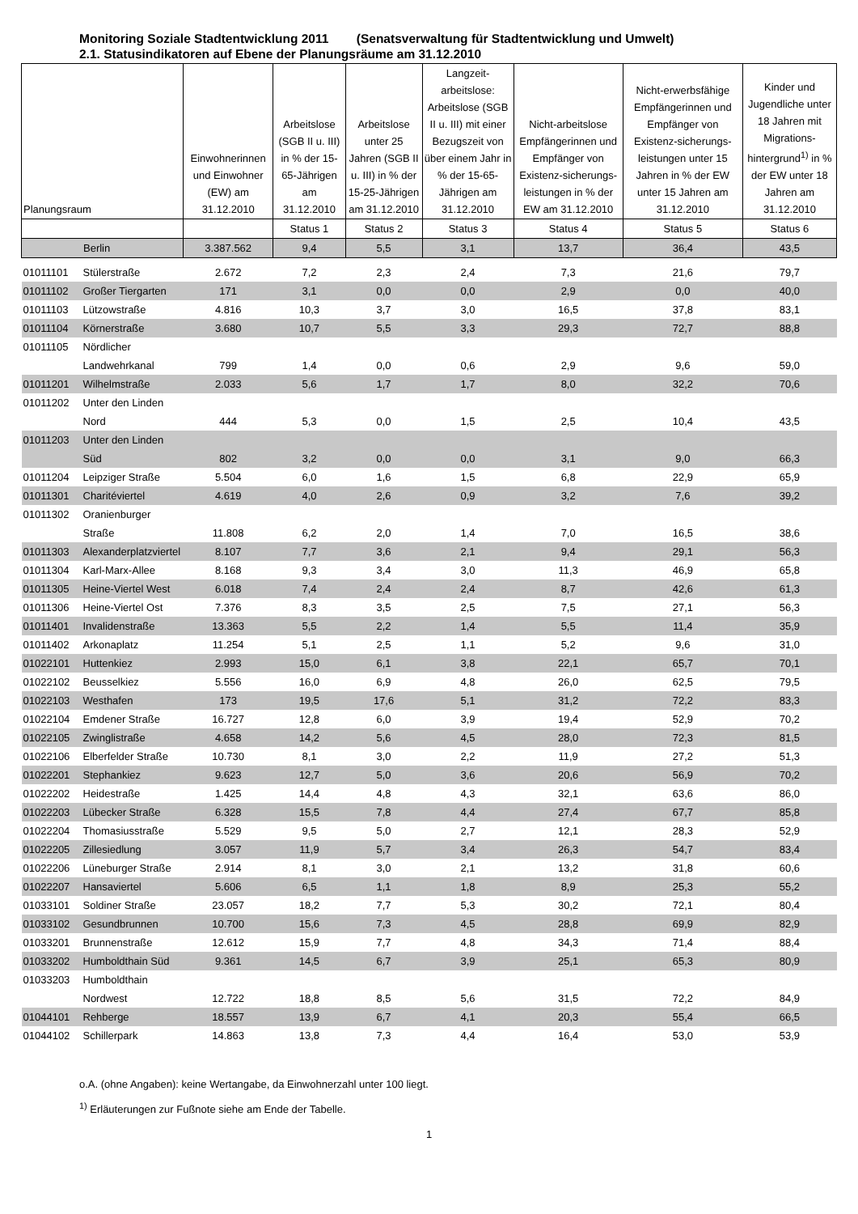Monitoring Soziale Stadtentwicklung 2011 (Senatsverwaltung für Stadtentwicklung und Umwelt)
2.1. Statusindikatoren auf Ebene der Planungsräume am 31.12.2010
| Planungsraum | | Einwohnerinnen und Einwohner (EW) am 31.12.2010 | Arbeitslose (SGB II u. III) in % der 15-65-Jährigen am 31.12.2010 | Arbeitslose unter 25 Jahren (SGB II u. III) in % der 15-25-Jährigen am 31.12.2010 | Langzeit-arbeitslose: Arbeitslose (SGB II u. III) mit einer Bezugszeit von über einem Jahr in % der 15-65-Jährigen am 31.12.2010 | Nicht-arbeitslose Empfängerinnen und Empfänger von Existenz-sicherungs-leistungen in % der EW am 31.12.2010 | Nicht-erwerbsfähige Empfängerinnen und Empfänger von Existenz-sicherungs-leistungen unter 15 Jahren in % der EW unter 15 Jahren am 31.12.2010 | Kinder und Jugendliche unter 18 Jahren mit Migrations-hintergrund<sup>1)</sup> in % der EW unter 18 Jahren am 31.12.2010 |
| --- | --- | --- | --- | --- | --- | --- | --- | --- |
| | | | Status 1 | Status 2 | Status 3 | Status 4 | Status 5 | Status 6 |
| Berlin | | 3.387.562 | 9,4 | 5,5 | 3,1 | 13,7 | 36,4 | 43,5 |
| 01011101 | Stülerstraße | 2.672 | 7,2 | 2,3 | 2,4 | 7,3 | 21,6 | 79,7 |
| 01011102 | Großer Tiergarten | 171 | 3,1 | 0,0 | 0,0 | 2,9 | 0,0 | 40,0 |
| 01011103 | Lützowstraße | 4.816 | 10,3 | 3,7 | 3,0 | 16,5 | 37,8 | 83,1 |
| 01011104 | Körnerstraße | 3.680 | 10,7 | 5,5 | 3,3 | 29,3 | 72,7 | 88,8 |
| 01011105 | Nördlicher Landwehrkanal | 799 | 1,4 | 0,0 | 0,6 | 2,9 | 9,6 | 59,0 |
| 01011201 | Wilhelmstraße | 2.033 | 5,6 | 1,7 | 1,7 | 8,0 | 32,2 | 70,6 |
| 01011202 | Unter den Linden Nord | 444 | 5,3 | 0,0 | 1,5 | 2,5 | 10,4 | 43,5 |
| 01011203 | Unter den Linden Süd | 802 | 3,2 | 0,0 | 0,0 | 3,1 | 9,0 | 66,3 |
| 01011204 | Leipziger Straße | 5.504 | 6,0 | 1,6 | 1,5 | 6,8 | 22,9 | 65,9 |
| 01011301 | Charitéviertel | 4.619 | 4,0 | 2,6 | 0,9 | 3,2 | 7,6 | 39,2 |
| 01011302 | Oranienburger Straße | 11.808 | 6,2 | 2,0 | 1,4 | 7,0 | 16,5 | 38,6 |
| 01011303 | Alexanderplatzviertel | 8.107 | 7,7 | 3,6 | 2,1 | 9,4 | 29,1 | 56,3 |
| 01011304 | Karl-Marx-Allee | 8.168 | 9,3 | 3,4 | 3,0 | 11,3 | 46,9 | 65,8 |
| 01011305 | Heine-Viertel West | 6.018 | 7,4 | 2,4 | 2,4 | 8,7 | 42,6 | 61,3 |
| 01011306 | Heine-Viertel Ost | 7.376 | 8,3 | 3,5 | 2,5 | 7,5 | 27,1 | 56,3 |
| 01011401 | Invalidenstraße | 13.363 | 5,5 | 2,2 | 1,4 | 5,5 | 11,4 | 35,9 |
| 01011402 | Arkonaplatz | 11.254 | 5,1 | 2,5 | 1,1 | 5,2 | 9,6 | 31,0 |
| 01022101 | Huttenkiez | 2.993 | 15,0 | 6,1 | 3,8 | 22,1 | 65,7 | 70,1 |
| 01022102 | Beusselkiez | 5.556 | 16,0 | 6,9 | 4,8 | 26,0 | 62,5 | 79,5 |
| 01022103 | Westhafen | 173 | 19,5 | 17,6 | 5,1 | 31,2 | 72,2 | 83,3 |
| 01022104 | Emdener Straße | 16.727 | 12,8 | 6,0 | 3,9 | 19,4 | 52,9 | 70,2 |
| 01022105 | Zwinglistraße | 4.658 | 14,2 | 5,6 | 4,5 | 28,0 | 72,3 | 81,5 |
| 01022106 | Elberfelder Straße | 10.730 | 8,1 | 3,0 | 2,2 | 11,9 | 27,2 | 51,3 |
| 01022201 | Stephankiez | 9.623 | 12,7 | 5,0 | 3,6 | 20,6 | 56,9 | 70,2 |
| 01022202 | Heidestraße | 1.425 | 14,4 | 4,8 | 4,3 | 32,1 | 63,6 | 86,0 |
| 01022203 | Lübecker Straße | 6.328 | 15,5 | 7,8 | 4,4 | 27,4 | 67,7 | 85,8 |
| 01022204 | Thomasiusstraße | 5.529 | 9,5 | 5,0 | 2,7 | 12,1 | 28,3 | 52,9 |
| 01022205 | Zillesiedlung | 3.057 | 11,9 | 5,7 | 3,4 | 26,3 | 54,7 | 83,4 |
| 01022206 | Lüneburger Straße | 2.914 | 8,1 | 3,0 | 2,1 | 13,2 | 31,8 | 60,6 |
| 01022207 | Hansaviertel | 5.606 | 6,5 | 1,1 | 1,8 | 8,9 | 25,3 | 55,2 |
| 01033101 | Soldiner Straße | 23.057 | 18,2 | 7,7 | 5,3 | 30,2 | 72,1 | 80,4 |
| 01033102 | Gesundbrunnen | 10.700 | 15,6 | 7,3 | 4,5 | 28,8 | 69,9 | 82,9 |
| 01033201 | Brunnenstraße | 12.612 | 15,9 | 7,7 | 4,8 | 34,3 | 71,4 | 88,4 |
| 01033202 | Humboldthain Süd | 9.361 | 14,5 | 6,7 | 3,9 | 25,1 | 65,3 | 80,9 |
| 01033203 | Humboldthain Nordwest | 12.722 | 18,8 | 8,5 | 5,6 | 31,5 | 72,2 | 84,9 |
| 01044101 | Rehberge | 18.557 | 13,9 | 6,7 | 4,1 | 20,3 | 55,4 | 66,5 |
| 01044102 | Schillerpark | 14.863 | 13,8 | 7,3 | 4,4 | 16,4 | 53,0 | 53,9 |
o.A. (ohne Angaben): keine Wertangabe, da Einwohnerzahl unter 100 liegt.
<sup>1)</sup> Erläuterungen zur Fußnote siehe am Ende der Tabelle.
1